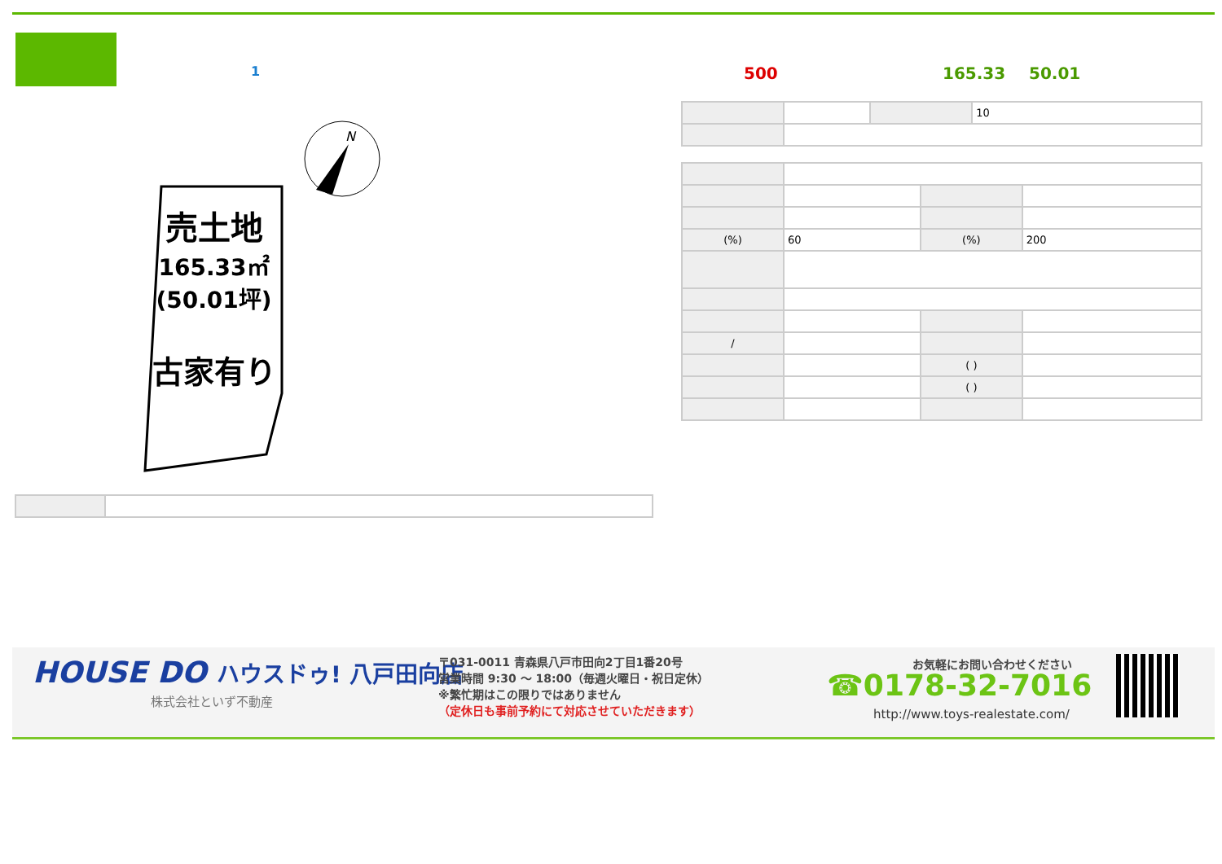1 500 165.33 50.01
| | | | 10 |
| (%) | 60 | (%) | 200 |
| / | | | |
| | | ( ) | |
| | | ( ) | |
N
売土地
165.33㎡
(50.01坪)
古家有り
HOUSE DO ハウスドゥ! 八戸田向店
株式会社といず不動産
〒031-0011 青森県八戸市田向2丁目1番20号
営業時間 9:30 ～ 18:00（毎週火曜日・祝日定休）
※繁忙期はこの限りではありません
（定休日も事前予約にて対応させていただきます）
お気軽にお問い合わせください
☎0178-32-7016
http://www.toys-realestate.com/